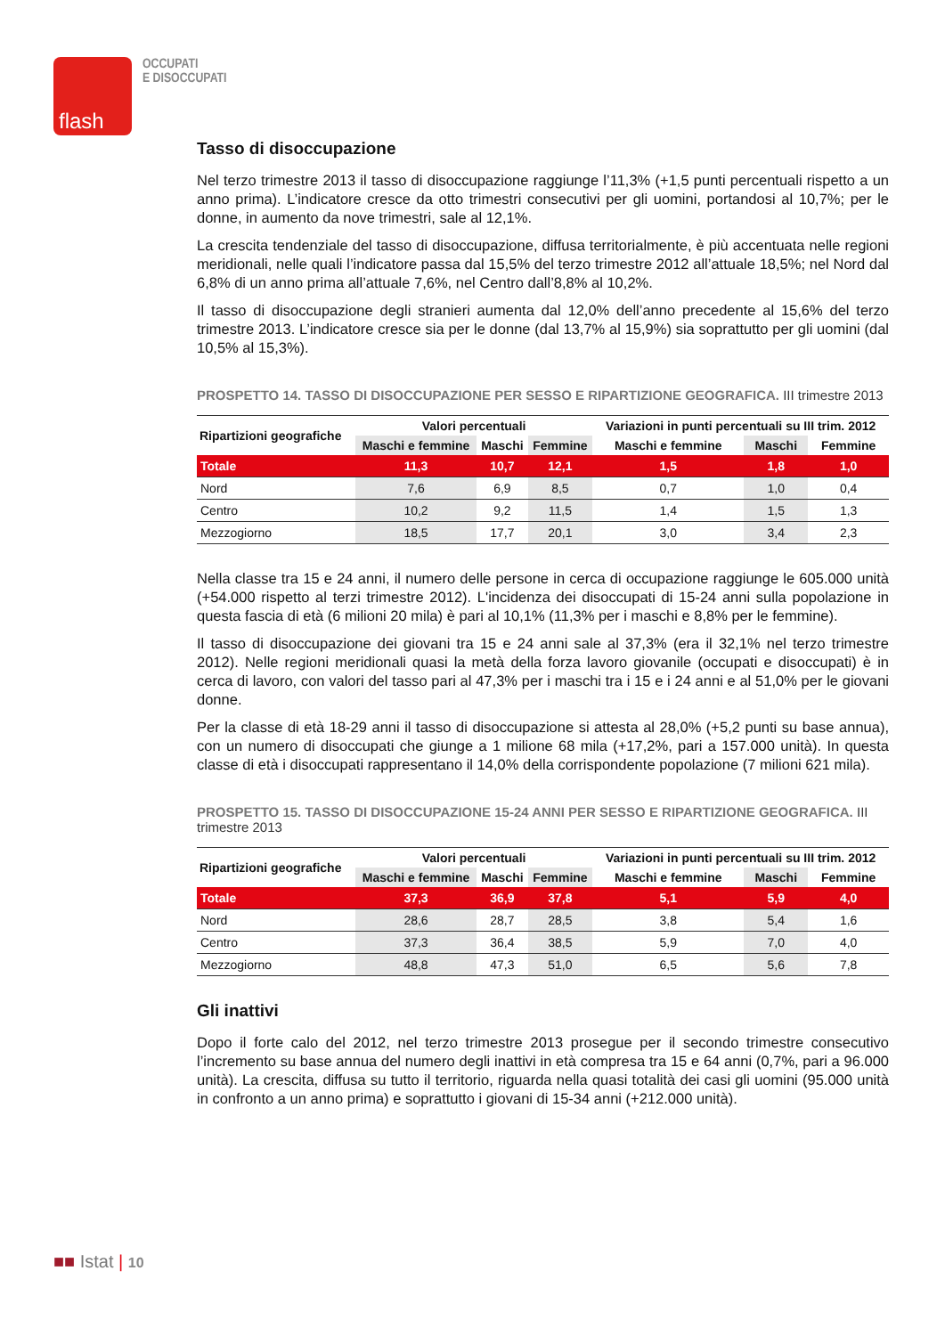flash
OCCUPATI
E DISOCCUPATI
Tasso di disoccupazione
Nel terzo trimestre 2013 il tasso di disoccupazione raggiunge l’11,3% (+1,5 punti percentuali rispetto a un anno prima). L’indicatore cresce da otto trimestri consecutivi per gli uomini, portandosi al 10,7%; per le donne, in aumento da nove trimestri, sale al 12,1%.
La crescita tendenziale del tasso di disoccupazione, diffusa territorialmente, è più accentuata nelle regioni meridionali, nelle quali l’indicatore passa dal 15,5% del terzo trimestre 2012 all’attuale 18,5%; nel Nord dal 6,8% di un anno prima all’attuale 7,6%, nel Centro dall’8,8% al 10,2%.
Il tasso di disoccupazione degli stranieri aumenta dal 12,0% dell’anno precedente al 15,6% del terzo trimestre 2013. L’indicatore cresce sia per le donne (dal 13,7% al 15,9%) sia soprattutto per gli uomini (dal 10,5% al 15,3%).
PROSPETTO 14. TASSO DI DISOCCUPAZIONE PER SESSO E RIPARTIZIONE GEOGRAFICA. III trimestre 2013
| Ripartizioni geografiche | Valori percentuali | | | Variazioni in punti percentuali su III trim. 2012 | | |
| --- | --- | --- | --- | --- | --- | --- |
| | Maschi e femmine | Maschi | Femmine | Maschi e femmine | Maschi | Femmine |
| Totale | 11,3 | 10,7 | 12,1 | 1,5 | 1,8 | 1,0 |
| Nord | 7,6 | 6,9 | 8,5 | 0,7 | 1,0 | 0,4 |
| Centro | 10,2 | 9,2 | 11,5 | 1,4 | 1,5 | 1,3 |
| Mezzogiorno | 18,5 | 17,7 | 20,1 | 3,0 | 3,4 | 2,3 |
Nella classe tra 15 e 24 anni, il numero delle persone in cerca di occupazione raggiunge le 605.000 unità (+54.000 rispetto al terzi trimestre 2012). L'incidenza dei disoccupati di 15-24 anni sulla popolazione in questa fascia di età (6 milioni 20 mila) è pari al 10,1% (11,3% per i maschi e 8,8% per le femmine).
Il tasso di disoccupazione dei giovani tra 15 e 24 anni sale al 37,3% (era il 32,1% nel terzo trimestre 2012). Nelle regioni meridionali quasi la metà della forza lavoro giovanile (occupati e disoccupati) è in cerca di lavoro, con valori del tasso pari al 47,3% per i maschi tra i 15 e i 24 anni e al 51,0% per le giovani donne.
Per la classe di età 18-29 anni il tasso di disoccupazione si attesta al 28,0% (+5,2 punti su base annua), con un numero di disoccupati che giunge a 1 milione 68 mila (+17,2%, pari a 157.000 unità). In questa classe di età i disoccupati rappresentano il 14,0% della corrispondente popolazione (7 milioni 621 mila).
PROSPETTO 15. TASSO DI DISOCCUPAZIONE 15-24 ANNI PER SESSO E RIPARTIZIONE GEOGRAFICA. III trimestre 2013
| Ripartizioni geografiche | Valori percentuali | | | Variazioni in punti percentuali su III trim. 2012 | | |
| --- | --- | --- | --- | --- | --- | --- |
| | Maschi e femmine | Maschi | Femmine | Maschi e femmine | Maschi | Femmine |
| Totale | 37,3 | 36,9 | 37,8 | 5,1 | 5,9 | 4,0 |
| Nord | 28,6 | 28,7 | 28,5 | 3,8 | 5,4 | 1,6 |
| Centro | 37,3 | 36,4 | 38,5 | 5,9 | 7,0 | 4,0 |
| Mezzogiorno | 48,8 | 47,3 | 51,0 | 6,5 | 5,6 | 7,8 |
Gli inattivi
Dopo il forte calo del 2012, nel terzo trimestre 2013 prosegue per il secondo trimestre consecutivo l’incremento su base annua del numero degli inattivi in età compresa tra 15 e 64 anni (0,7%, pari a 96.000 unità). La crescita, diffusa su tutto il territorio, riguarda nella quasi totalità dei casi gli uomini (95.000 unità in confronto a un anno prima) e soprattutto i giovani di 15-34 anni (+212.000 unità).
■■ Istat | 10